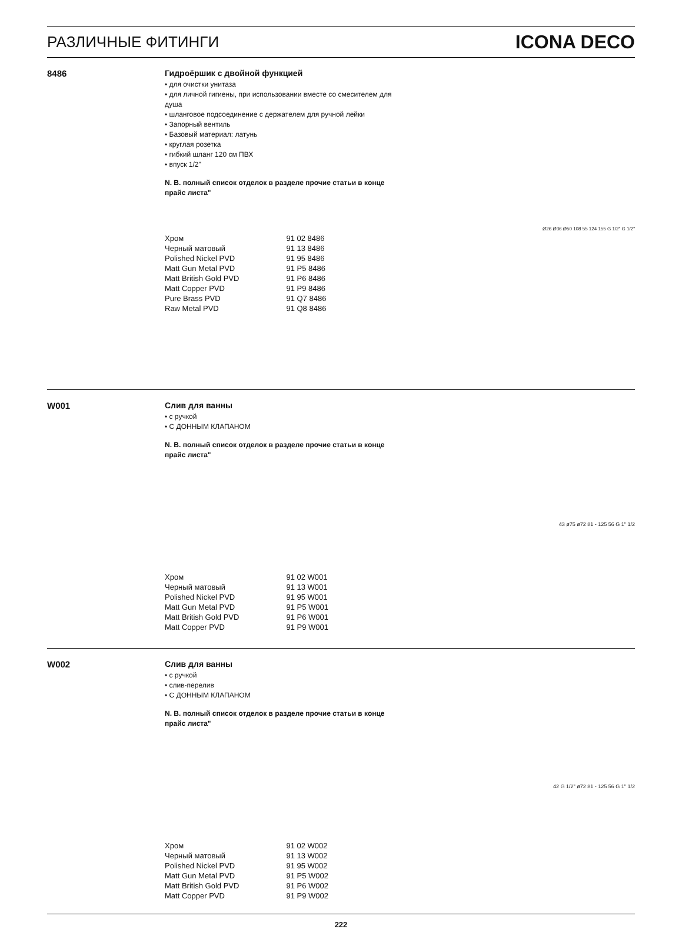РАЗЛИЧНЫЕ ФИТИНГИ
ICONA DECO
8486
Гидроёршик с двойной функцией
• для очистки унитаза
• для личной гигиены, при использовании вместе со смесителем для душа
• шланговое подсоединение с держателем для ручной лейки
• Запорный вентиль
• Базовый материал: латунь
• круглая розетка
• гибкий шланг 120 см ПВХ
• впуск 1/2''
N. B. полный список отделок в разделе прочие статьи в конце прайс листа"
| Хром | 91 02 8486 |
| Черный матовый | 91 13 8486 |
| Polished Nickel PVD | 91 95 8486 |
| Matt Gun Metal PVD | 91 P5 8486 |
| Matt British Gold PVD | 91 P6 8486 |
| Matt Copper PVD | 91 P9 8486 |
| Pure Brass PVD | 91 Q7 8486 |
| Raw Metal PVD | 91 Q8 8486 |
Ø26 Ø36 Ø50 108 55 124 155 G 1/2" G 1/2"
W001
Слив для ванны
• с ручкой
• С ДОННЫМ КЛАПАНОМ
N. B. полный список отделок в разделе прочие статьи в конце прайс листа"
| Хром | 91 02 W001 |
| Черный матовый | 91 13 W001 |
| Polished Nickel PVD | 91 95 W001 |
| Matt Gun Metal PVD | 91 P5 W001 |
| Matt British Gold PVD | 91 P6 W001 |
| Matt Copper PVD | 91 P9 W001 |
43 ø75 ø72 81 - 125 56 G 1" 1/2
W002
Слив для ванны
• с ручкой
• слив-перелив
• С ДОННЫМ КЛАПАНОМ
N. B. полный список отделок в разделе прочие статьи в конце прайс листа"
| Хром | 91 02 W002 |
| Черный матовый | 91 13 W002 |
| Polished Nickel PVD | 91 95 W002 |
| Matt Gun Metal PVD | 91 P5 W002 |
| Matt British Gold PVD | 91 P6 W002 |
| Matt Copper PVD | 91 P9 W002 |
42 G 1/2" ø72 81 - 125 56 G 1" 1/2
222